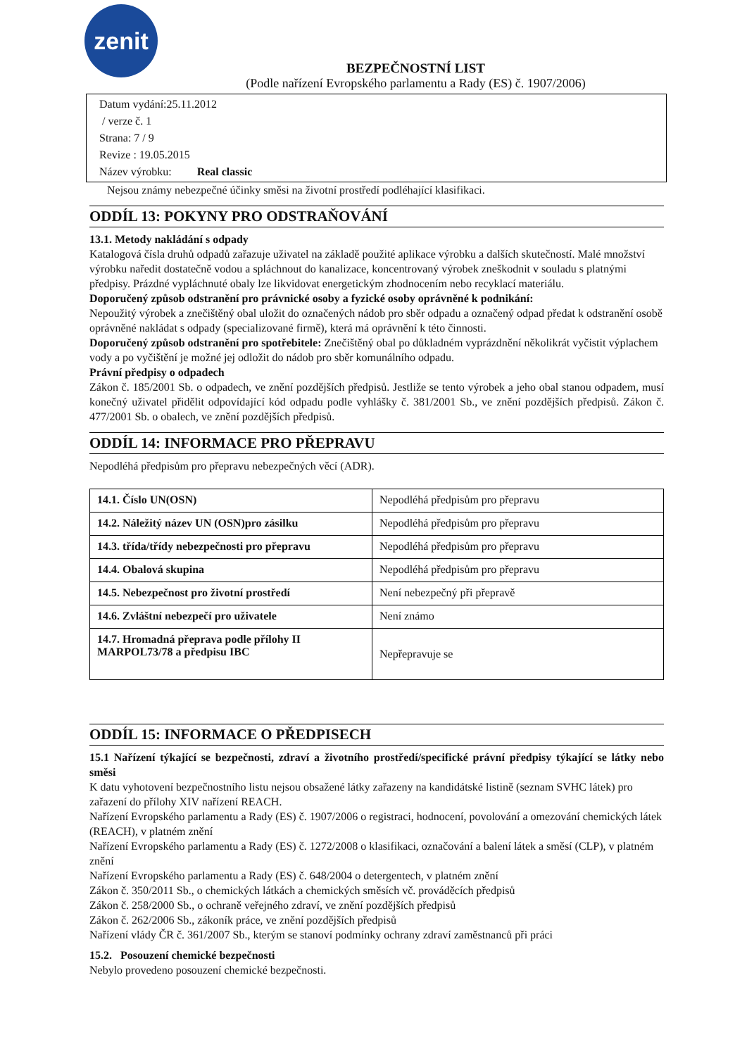zenit
BEZPEČNOSTNÍ LIST
(Podle nařízení Evropského parlamentu a Rady (ES) č. 1907/2006)
Datum vydání:25.11.2012
/ verze č. 1
Strana: 7 / 9
Revize : 19.05.2015
Název výrobku: Real classic
Nejsou známy nebezpečné účinky směsi na životní prostředí podléhající klasifikaci.
ODDÍL 13: POKYNY PRO ODSTRAŇOVÁNÍ
13.1. Metody nakládání s odpady
Katalogová čísla druhů odpadů zařazuje uživatel na základě použité aplikace výrobku a dalších skutečností. Malé množství výrobku naředit dostatečně vodou a spláchnout do kanalizace, koncentrovaný výrobek zneškodnit v souladu s platnými předpisy. Prázdné vypláchnuté obaly lze likvidovat energetickým zhodnocením nebo recyklací materiálu.
Doporučený způsob odstranění pro právnické osoby a fyzické osoby oprávněné k podnikání:
Nepoužitý výrobek a znečištěný obal uložit do označených nádob pro sběr odpadu a označený odpad předat k odstranění osobě oprávněné nakládat s odpady (specializované firmě), která má oprávnění k této činnosti.
Doporučený způsob odstranění pro spotřebitele: Znečištěný obal po důkladném vyprázdnění několikrát vyčistit výplachem vody a po vyčištění je možné jej odložit do nádob pro sběr komunálního odpadu.
Právní předpisy o odpadech
Zákon č. 185/2001 Sb. o odpadech, ve znění pozdějších předpisů. Jestliže se tento výrobek a jeho obal stanou odpadem, musí konečný uživatel přidělit odpovídající kód odpadu podle vyhlášky č. 381/2001 Sb., ve znění pozdějších předpisů. Zákon č. 477/2001 Sb. o obalech, ve znění pozdějších předpisů.
ODDÍL 14: INFORMACE PRO PŘEPRAVU
Nepodléhá předpisům pro přepravu nebezpečných věcí (ADR).
| 14.1. Číslo UN(OSN) | Nepodléhá předpisům pro přepravu |
| 14.2. Náležitý název UN (OSN)pro zásilku | Nepodléhá předpisům pro přepravu |
| 14.3. třída/třídy nebezpečnosti pro přepravu | Nepodléhá předpisům pro přepravu |
| 14.4. Obalová skupina | Nepodléhá předpisům pro přepravu |
| 14.5. Nebezpečnost pro životní prostředí | Není nebezpečný při přepravě |
| 14.6. Zvláštní nebezpečí pro uživatele | Není známo |
| 14.7. Hromadná přeprava podle přílohy II MARPOL73/78 a předpisu IBC | Nepřepravuje se |
ODDÍL 15: INFORMACE O PŘEDPISECH
15.1 Nařízení týkající se bezpečnosti, zdraví a životního prostředí/specifické právní předpisy týkající se látky nebo směsi
K datu vyhotovení bezpečnostního listu nejsou obsažené látky zařazeny na kandidátské listině (seznam SVHC látek) pro zařazení do přílohy XIV nařízení REACH.
Nařízení Evropského parlamentu a Rady (ES) č. 1907/2006 o registraci, hodnocení, povolování a omezování chemických látek (REACH), v platném znění
Nařízení Evropského parlamentu a Rady (ES) č. 1272/2008 o klasifikaci, označování a balení látek a směsí (CLP), v platném znění
Nařízení Evropského parlamentu a Rady (ES) č. 648/2004 o detergentech, v platném znění
Zákon č. 350/2011 Sb., o chemických látkách a chemických směsích vč. prováděcích předpisů
Zákon č. 258/2000 Sb., o ochraně veřejného zdraví, ve znění pozdějších předpisů
Zákon č. 262/2006 Sb., zákoník práce, ve znění pozdějších předpisů
Nařízení vlády ČR č. 361/2007 Sb., kterým se stanoví podmínky ochrany zdraví zaměstnanců při práci
15.2. Posouzení chemické bezpečnosti
Nebylo provedeno posouzení chemické bezpečnosti.